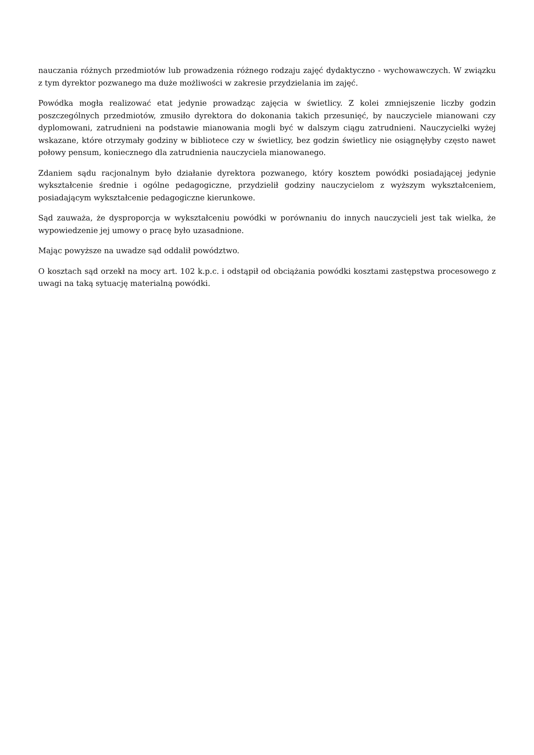nauczania różnych przedmiotów lub prowadzenia różnego rodzaju zajęć dydaktyczno - wychowawczych. W związku z tym dyrektor pozwanego ma duże możliwości w zakresie przydzielania im zajęć.
Powódka mogła realizować etat jedynie prowadząc zajęcia w świetlicy. Z kolei zmniejszenie liczby godzin poszczególnych przedmiotów, zmusiło dyrektora do dokonania takich przesunięć, by nauczyciele mianowani czy dyplomowani, zatrudnieni na podstawie mianowania mogli być w dalszym ciągu zatrudnieni. Nauczycielki wyżej wskazane, które otrzymały godziny w bibliotece czy w świetlicy, bez godzin świetlicy nie osiągnęłyby często nawet połowy pensum, koniecznego dla zatrudnienia nauczyciela mianowanego.
Zdaniem sądu racjonalnym było działanie dyrektora pozwanego, który kosztem powódki posiadającej jedynie wykształcenie średnie i ogólne pedagogiczne, przydzielił godziny nauczycielom z wyższym wykształceniem, posiadającym wykształcenie pedagogiczne kierunkowe.
Sąd zauważa, że dysproporcja w wykształceniu powódki w porównaniu do innych nauczycieli jest tak wielka, że wypowiedzenie jej umowy o pracę było uzasadnione.
Mając powyższe na uwadze sąd oddalił powództwo.
O kosztach sąd orzekł na mocy art. 102 k.p.c. i odstąpił od obciążania powódki kosztami zastępstwa procesowego z uwagi na taką sytuację materialną powódki.